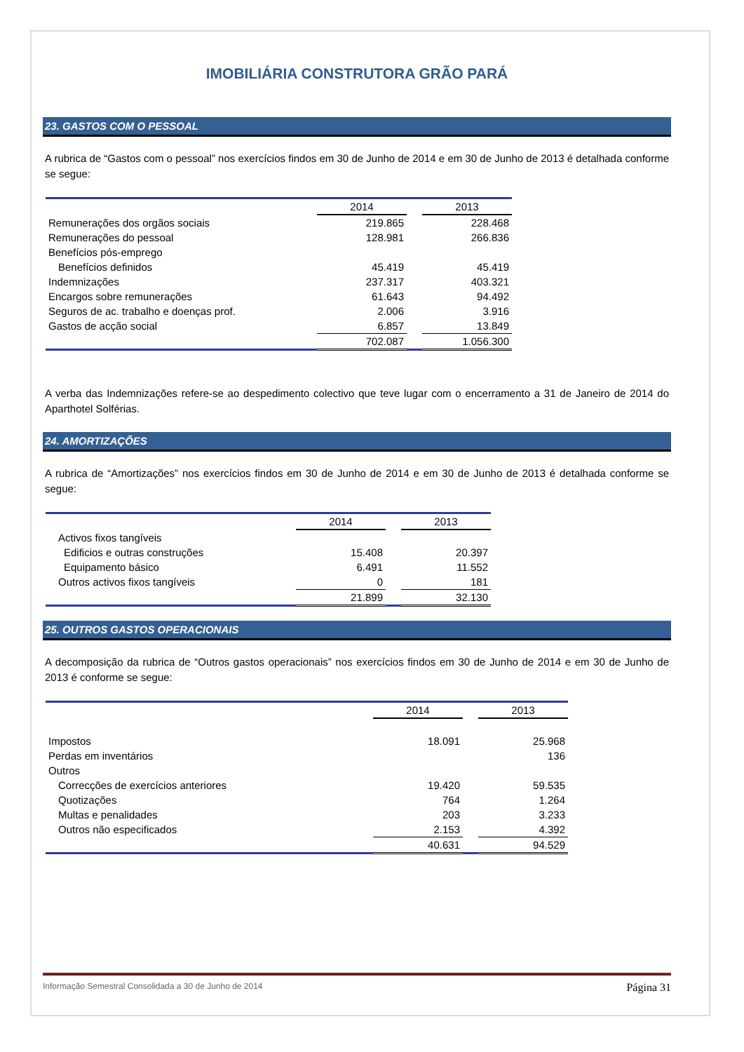IMOBILIÁRIA CONSTRUTORA GRÃO PARÁ
23. GASTOS COM O PESSOAL
A rubrica de “Gastos com o pessoal” nos exercícios findos em 30 de Junho de 2014 e em 30 de Junho de 2013 é detalhada conforme se segue:
| | 2014 | | 2013 |
| Remunerações dos orgãos sociais | 219.865 | | 228.468 |
| Remunerações do pessoal | 128.981 | | 266.836 |
| Benefícios pós-emprego | | | |
| Benefícios definidos | 45.419 | | 45.419 |
| Indemnizações | 237.317 | | 403.321 |
| Encargos sobre remunerações | 61.643 | | 94.492 |
| Seguros de ac. trabalho e doenças prof. | 2.006 | | 3.916 |
| Gastos de acção social | 6.857 | | 13.849 |
| | 702.087 | | 1.056.300 |
A verba das Indemnizações refere-se ao despedimento colectivo que teve lugar com o encerramento a 31 de Janeiro de 2014 do Aparthotel Solférias.
24. AMORTIZAÇÕES
A rubrica de “Amortizações” nos exercícios findos em 30 de Junho de 2014 e em 30 de Junho de 2013 é detalhada conforme se segue:
| | 2014 | | 2013 |
| Activos fixos tangíveis | | | |
| Edificios e outras construções | 15.408 | | 20.397 |
| Equipamento básico | 6.491 | | 11.552 |
| Outros activos fixos tangíveis | 0 | | 181 |
| | 21.899 | | 32.130 |
25. OUTROS GASTOS OPERACIONAIS
A decomposição da rubrica de “Outros gastos operacionais” nos exercícios findos em 30 de Junho de 2014 e em 30 de Junho de 2013 é conforme se segue:
| | 2014 | | 2013 |
| Impostos | 18.091 | | 25.968 |
| Perdas em inventários | | | 136 |
| Outros | | | |
| Correcções de exercícios anteriores | 19.420 | | 59.535 |
| Quotizações | 764 | | 1.264 |
| Multas e penalidades | 203 | | 3.233 |
| Outros não especificados | 2.153 | | 4.392 |
| | 40.631 | | 94.529 |
Informação Semestral Consolidada a 30 de Junho de 2014 Página 31